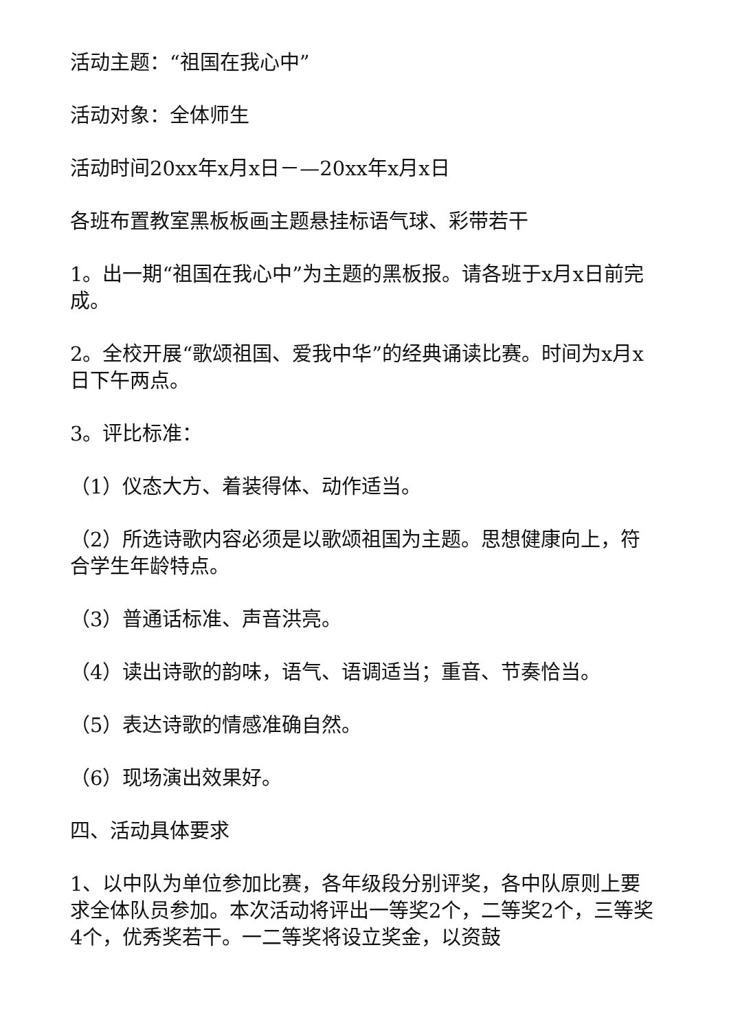活动主题：“祖国在我心中”
活动对象：全体师生
活动时间20xx年x月x日－—20xx年x月x日
各班布置教室黑板板画主题悬挂标语气球、彩带若干
1。出一期“祖国在我心中”为主题的黑板报。请各班于x月x日前完成。
2。全校开展“歌颂祖国、爱我中华”的经典诵读比赛。时间为x月x日下午两点。
3。评比标准：
（1）仪态大方、着装得体、动作适当。
（2）所选诗歌内容必须是以歌颂祖国为主题。思想健康向上，符合学生年龄特点。
（3）普通话标准、声音洪亮。
（4）读出诗歌的韵味，语气、语调适当；重音、节奏恰当。
（5）表达诗歌的情感准确自然。
（6）现场演出效果好。
四、活动具体要求
1、以中队为单位参加比赛，各年级段分别评奖，各中队原则上要求全体队员参加。本次活动将评出一等奖2个，二等奖2个，三等奖4个，优秀奖若干。一二等奖将设立奖金，以资鼓